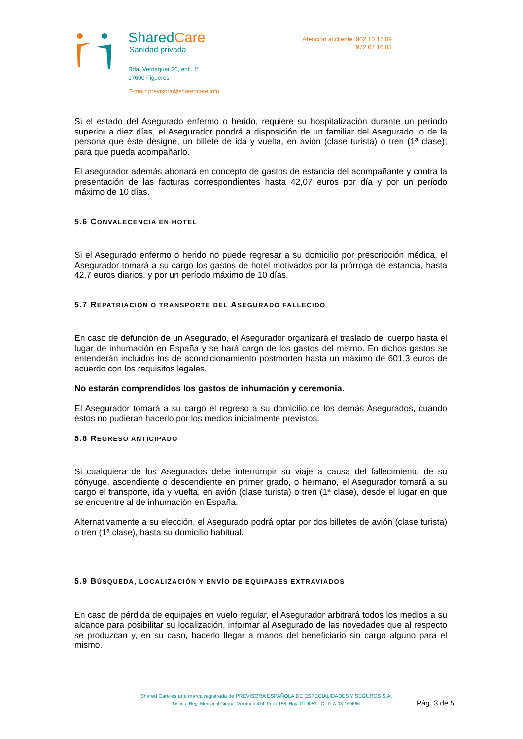SharedCare
Sanidad privada
Rda. Verdaguer 30, entl. 1ª
17600 Figueres
E-mail: previsora@sharedcare.info
Atención al cliente: 902 10 12 09
972 67 16 03
Si el estado del Asegurado enfermo o herido, requiere su hospitalización durante un período superior a diez días, el Asegurador pondrá a disposición de un familiar del Asegurado, o de la persona que éste designe, un billete de ida y vuelta, en avión (clase turista) o tren (1ª clase), para que pueda acompañarlo.
El asegurador además abonará en concepto de gastos de estancia del acompañante y contra la presentación de las facturas correspondientes hasta 42,07 euros por día y por un período máximo de 10 días.
5.6 CONVALECENCIA EN HOTEL
Si el Asegurado enfermo o herido no puede regresar a su domicilio por prescripción médica, el Asegurador tomará a su cargo los gastos de hotel motivados por la prórroga de estancia, hasta 42,7 euros diarios, y por un período máximo de 10 días.
5.7 REPATRIACIÓN O TRANSPORTE DEL ASEGURADO FALLECIDO
En caso de defunción de un Asegurado, el Asegurador organizará el traslado del cuerpo hasta el lugar de inhumación en España y se hará cargo de los gastos del mismo. En dichos gastos se entenderán incluidos los de acondicionamiento postmorten hasta un máximo de 601,3 euros de acuerdo con los requisitos legales.
No estarán comprendidos los gastos de inhumación y ceremonia.
El Asegurador tomará a su cargo el regreso a su domicilio de los demás Asegurados, cuando éstos no pudieran hacerlo por los medios inicialmente previstos.
5.8 REGRESO ANTICIPADO
Si cualquiera de los Asegurados debe interrumpir su viaje a causa del fallecimiento de su cónyuge, ascendiente o descendiente en primer grado, o hermano, el Asegurador tomará a su cargo el transporte, ida y vuelta, en avión (clase turista) o tren (1ª clase), desde el lugar en que se encuentre al de inhumación en España.
Alternativamente a su elección, el Asegurado podrá optar por dos billetes de avión (clase turista) o tren (1ª clase), hasta su domicilio habitual.
5.9 BÚSQUEDA, LOCALIZACIÓN Y ENVÍO DE EQUIPAJES EXTRAVIADOS
En caso de pérdida de equipajes en vuelo regular, el Asegurador arbitrará todos los medios a su alcance para posibilitar su localización, informar al Asegurado de las novedades que al respecto se produzcan y, en su caso, hacerlo llegar a manos del beneficiario sin cargo alguno para el mismo.
Shared Care es una marca registrada de PREVISORA ESPAÑOLA DE ESPECIALIDADES Y SEGUROS S.A.
Inscrita Reg. Mercantil Girona, Volumen 474, Folio 156, Hoja GI-9051 - C.I.F. A-08-169666
Pág. 3 de 5